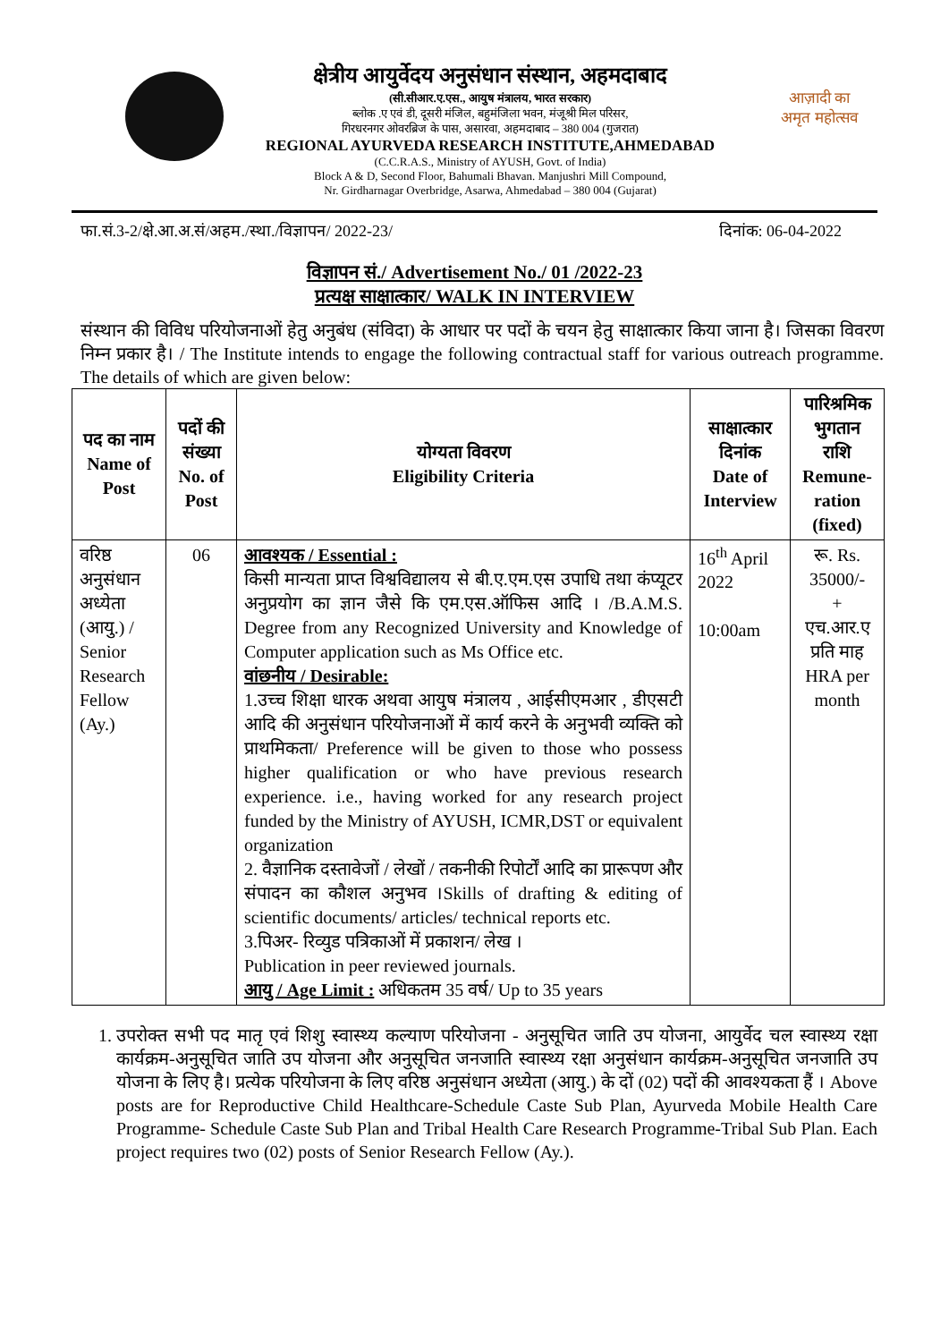क्षेत्रीय आयुर्वेदय अनुसंधान संस्थान, अहमदाबाद
(सी.सीआर.ए.एस., आयुष मंत्रालय, भारत सरकार)
ब्लोक .ए एवं डी, दूसरी मंजिल, बहुमंजिला भवन, मंजूश्री मिल परिसर,
गिरधरनगर ओवरब्रिज के पास, असारवा, अहमदाबाद – 380 004 (गुजरात)
REGIONAL AYURVEDA RESEARCH INSTITUTE,AHMEDABAD
(C.C.R.A.S., Ministry of AYUSH, Govt. of India)
Block A & D, Second Floor, Bahumali Bhavan. Manjushri Mill Compound,
Nr. Girdharnagar Overbridge, Asarwa, Ahmedabad – 380 004 (Gujarat)
आज़ादी का
अमृत महोत्सव
फा.सं.3-2/क्षे.आ.अ.सं/अहम./स्था./विज्ञापन/ 2022-23/ दिनांक: 06-04-2022
विज्ञापन सं./ Advertisement No./ 01 /2022-23
प्रत्यक्ष साक्षात्कार/ WALK IN INTERVIEW
संस्थान की विविध परियोजनाओं हेतु अनुबंध (संविदा) के आधार पर पदों के चयन हेतु साक्षात्कार किया जाना है। जिसका विवरण निम्न प्रकार है। / The Institute intends to engage the following contractual staff for various outreach programme. The details of which are given below:
| पद का नाम Name of Post | पदों की संख्या No. of Post | योग्यता विवरण Eligibility Criteria | साक्षात्कार दिनांक Date of Interview | पारिश्रमिक भुगतान राशि Remune-ration (fixed) |
| --- | --- | --- | --- | --- |
| वरिष्ठ अनुसंधान अध्येता (आयु.) / Senior Research Fellow (Ay.) | 06 | आवश्यक / Essential : किसी मान्यता प्राप्त विश्वविद्यालय से बी.ए.एम.एस उपाधि तथा कंप्यूटर अनुप्रयोग का ज्ञान जैसे कि एम.एस.ऑफिस आदि । /B.A.M.S. Degree from any Recognized University and Knowledge of Computer application such as Ms Office etc. वांछनीय / Desirable: 1.उच्च शिक्षा धारक अथवा आयुष मंत्रालय , आईसीएमआर , डीएसटी आदि की अनुसंधान परियोजनाओं में कार्य करने के अनुभवी व्यक्ति को प्राथमिकता/ Preference will be given to those who possess higher qualification or who have previous research experience. i.e., having worked for any research project funded by the Ministry of AYUSH, ICMR,DST or equivalent organization 2. वैज्ञानिक दस्तावेजों / लेखों / तकनीकी रिपोर्टों आदि का प्रारूपण और संपादन का कौशल अनुभव ।Skills of drafting & editing of scientific documents/ articles/ technical reports etc. 3.पिअर- रिव्युड पत्रिकाओं में प्रकाशन/ लेख । Publication in peer reviewed journals. आयु / Age Limit : अधिकतम 35 वर्ष/ Up to 35 years | 16<sup>th</sup> April 2022 10:00am | रू. Rs. 35000/- + एच.आर.ए प्रति माह HRA per month |
1. उपरोक्त सभी पद मातृ एवं शिशु स्वास्थ्य कल्याण परियोजना - अनुसूचित जाति उप योजना, आयुर्वेद चल स्वास्थ्य रक्षा कार्यक्रम-अनुसूचित जाति उप योजना और अनुसूचित जनजाति स्वास्थ्य रक्षा अनुसंधान कार्यक्रम-अनुसूचित जनजाति उप योजना के लिए है। प्रत्येक परियोजना के लिए वरिष्ठ अनुसंधान अध्येता (आयु.) के दों (02) पदों की आवश्यकता हैं । Above posts are for Reproductive Child Healthcare-Schedule Caste Sub Plan, Ayurveda Mobile Health Care Programme- Schedule Caste Sub Plan and Tribal Health Care Research Programme-Tribal Sub Plan. Each project requires two (02) posts of Senior Research Fellow (Ay.).